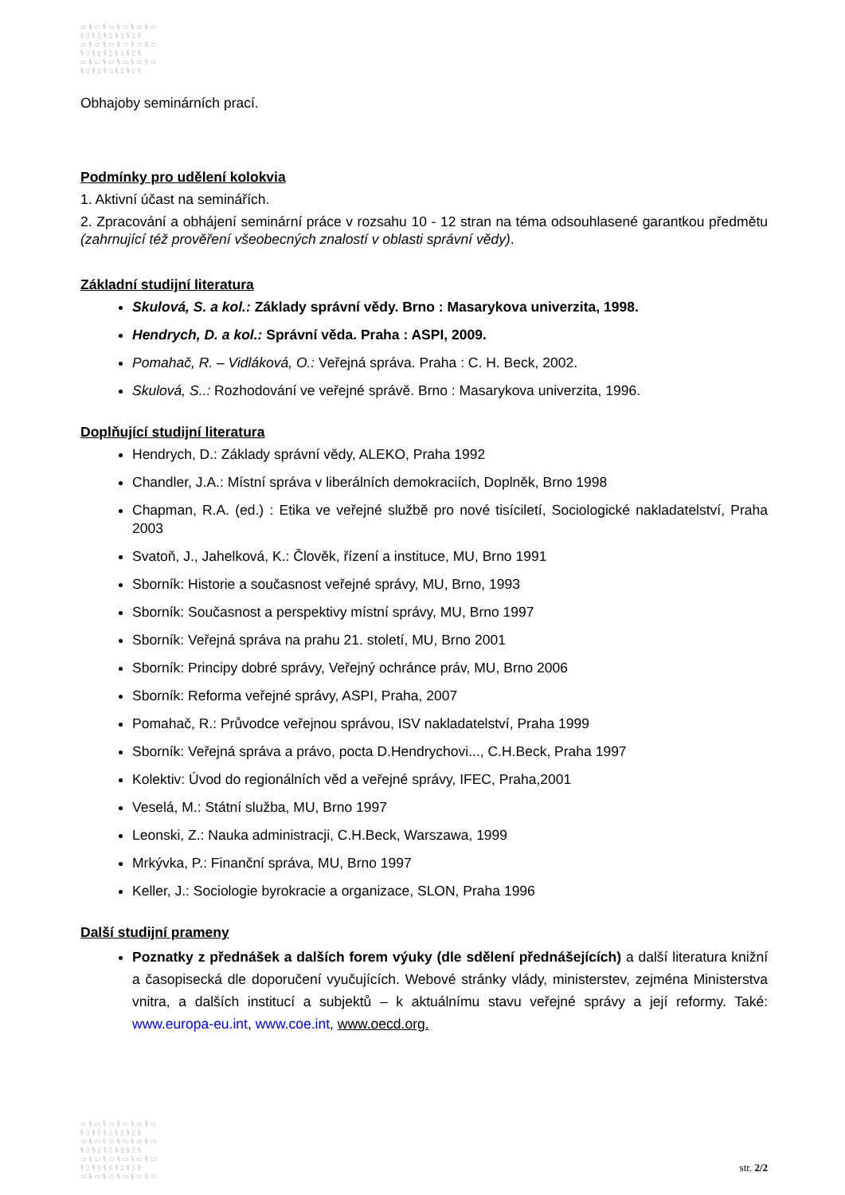▭§▭§▭§▭§▭§▭
§▯§▯§▯§▯§▯§
▭§▭§▭§▭§▭§▭
§▯§▯§▯§▯§▯§
▭§▭§▭§▭§▭§▭
§▯§▯§▯§▯§▯§
Obhajoby seminárních prací.
Podmínky pro udělení kolokvia
1. Aktivní účast na seminářích.
2. Zpracování a obhájení seminární práce v rozsahu 10 - 12 stran na téma odsouhlasené garantkou předmětu (zahrnující též prověření všeobecných znalostí v oblasti správní vědy).
Základní studijní literatura
Skulová, S. a kol.: Základy správní vědy. Brno : Masarykova univerzita, 1998.
Hendrych, D. a kol.: Správní věda. Praha : ASPI, 2009.
Pomahač, R. – Vidláková, O.: Veřejná správa. Praha : C. H. Beck, 2002.
Skulová, S..: Rozhodování ve veřejné správě. Brno : Masarykova univerzita, 1996.
Doplňující studijní literatura
Hendrych, D.: Základy správní vědy, ALEKO, Praha 1992
Chandler, J.A.: Místní správa v liberálních demokraciích, Doplněk, Brno 1998
Chapman, R.A. (ed.) : Etika ve veřejné službě pro nové tisíciletí, Sociologické nakladatelství, Praha 2003
Svatoň, J., Jahelková, K.: Člověk, řízení a instituce, MU, Brno 1991
Sborník: Historie a současnost veřejné správy, MU, Brno, 1993
Sborník: Současnost a perspektivy místní správy, MU, Brno 1997
Sborník: Veřejná správa na prahu 21. století, MU, Brno 2001
Sborník: Principy dobré správy, Veřejný ochránce práv, MU, Brno 2006
Sborník: Reforma veřejné správy, ASPI, Praha, 2007
Pomahač, R.: Průvodce veřejnou správou, ISV nakladatelství, Praha 1999
Sborník: Veřejná správa a právo, pocta D.Hendrychovi..., C.H.Beck, Praha 1997
Kolektiv: Úvod do regionálních věd a veřejné správy, IFEC, Praha,2001
Veselá, M.: Státní služba, MU, Brno 1997
Leonski, Z.: Nauka administracji, C.H.Beck, Warszawa, 1999
Mrkývka, P.: Finanční správa, MU, Brno 1997
Keller, J.: Sociologie byrokracie a organizace, SLON, Praha 1996
Další studijní prameny
Poznatky z přednášek a dalších forem výuky (dle sdělení přednášejících) a další literatura knižní a časopisecká dle doporučení vyučujících. Webové stránky vlády, ministerstev, zejména Ministerstva vnitra, a dalších institucí a subjektů – k aktuálnímu stavu veřejné správy a její reformy. Také: www.europa-eu.int, www.coe.int, www.oecd.org.
▭§▭§▭§▭§▭§▭
§▯§▯§▯§▯§▯§
▭§▭§▭§▭§▭§▭
§▯§▯§▯§▯§▯§
▭§▭§▭§▭§▭§▭
§▯§▯§▯§▯§▯§
▭§▭§▭§▭§▭§▭
str. 2/2